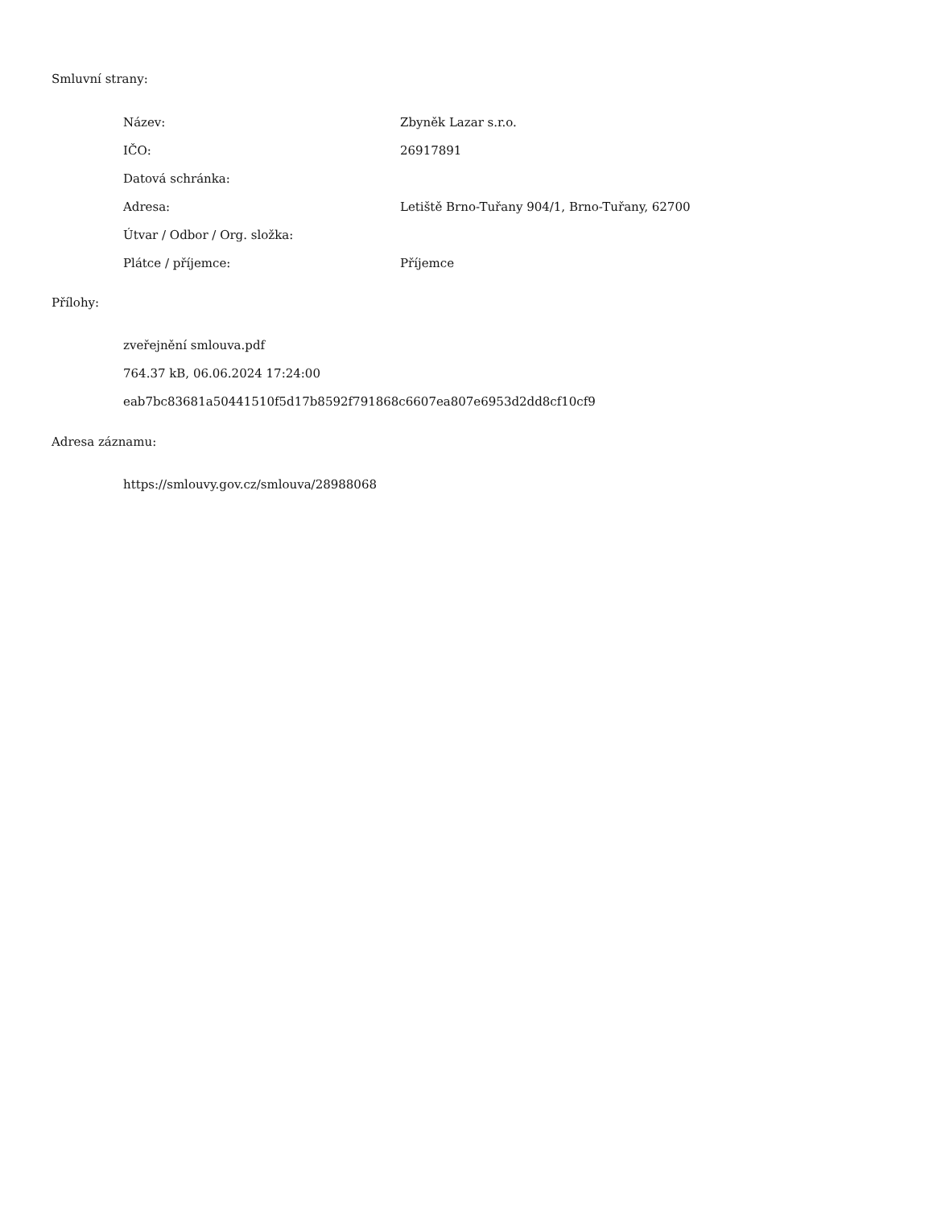Smluvní strany:
| Název: | Zbyněk Lazar s.r.o. |
| IČO: | 26917891 |
| Datová schránka: | |
| Adresa: | Letiště Brno-Tuřany 904/1, Brno-Tuřany, 62700 |
| Útvar / Odbor / Org. složka: | |
| Plátce / příjemce: | Příjemce |
Přílohy:
zveřejnění smlouva.pdf
764.37 kB, 06.06.2024 17:24:00
eab7bc83681a50441510f5d17b8592f791868c6607ea807e6953d2dd8cf10cf9
Adresa záznamu:
https://smlouvy.gov.cz/smlouva/28988068